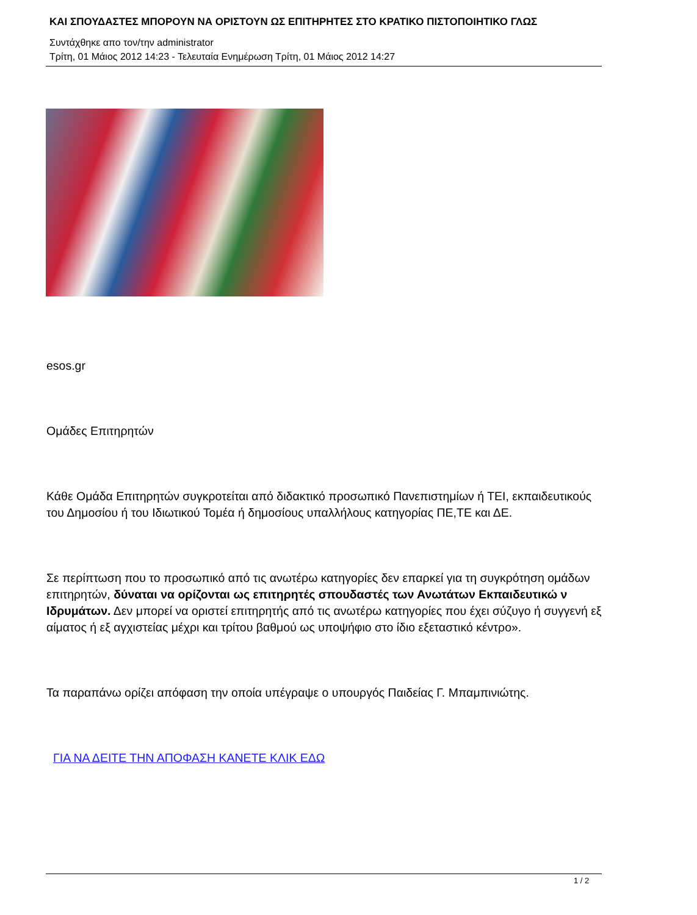ΚΑΙ ΣΠΟΥΔΑΣΤΕΣ ΜΠΟΡΟΥΝ ΝΑ ΟΡΙΣΤΟΥΝ ΩΣ ΕΠΙΤΗΡΗΤΕΣ ΣΤΟ ΚΡΑΤΙΚΟ ΠΙΣΤΟΠΟΙΗΤΙΚΟ ΓΛΩΣ
Συντάχθηκε απο τον/την administrator
Τρίτη, 01 Μάιος 2012 14:23 - Τελευταία Ενημέρωση Τρίτη, 01 Μάιος 2012 14:27
esos.gr
Ομάδες Επιτηρητών
Κάθε Ομάδα Επιτηρητών συγκροτείται από διδακτικό προσωπικό Πανεπιστημίων ή ΤΕΙ, εκπαιδευτικούς του Δημοσίου ή του Ιδιωτικού Τομέα ή δημοσίους υπαλλήλους κατηγορίας ΠΕ,ΤΕ και ΔΕ.
Σε περίπτωση που το προσωπικό από τις ανωτέρω κατηγορίες δεν επαρκεί για τη συγκρότηση ομάδων επιτηρητών, δύναται να ορίζονται ως επιτηρητές σπουδαστές των Ανωτάτων Εκπαιδευτικώ ν Ιδρυμάτων. Δεν μπορεί να οριστεί επιτηρητής από τις ανωτέρω κατηγορίες που έχει σύζυγο ή συγγενή εξ αίματος ή εξ αγχιστείας μέχρι και τρίτου βαθμού ως υποψήφιο στο ίδιο εξεταστικό κέντρο».
Τα παραπάνω ορίζει απόφαση την οποία υπέγραψε ο υπουργός Παιδείας Γ. Μπαμπινιώτης.
ΓΙΑ ΝΑ ΔΕΙΤΕ ΤΗΝ ΑΠΟΦΑΣΗ ΚΑΝΕΤΕ ΚΛΙΚ ΕΔΩ
1 / 2